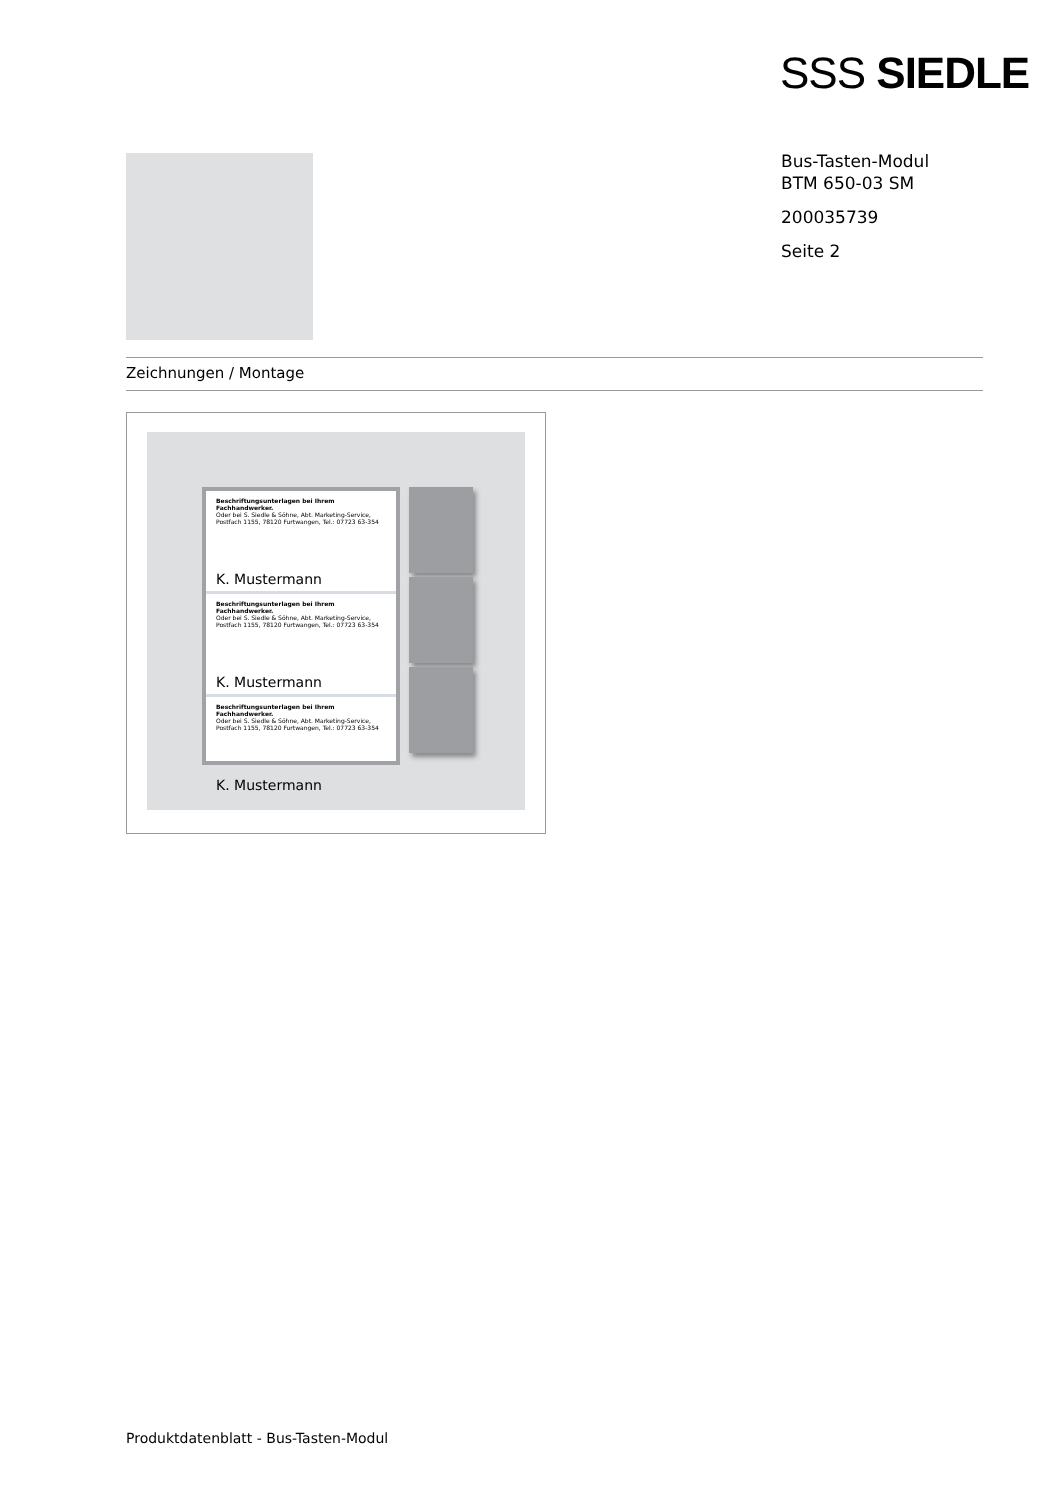SSS SIEDLE
Bus-Tasten-Modul
BTM 650-03 SM
200035739
Seite 2
Zeichnungen / Montage
Beschriftungsunterlagen bei Ihrem Fachhandwerker.
Oder bei S. Siedle & Söhne, Abt. Marketing-Service,
Postfach 1155, 78120 Furtwangen, Tel.: 07723 63-354
K. Mustermann
Beschriftungsunterlagen bei Ihrem Fachhandwerker.
Oder bei S. Siedle & Söhne, Abt. Marketing-Service,
Postfach 1155, 78120 Furtwangen, Tel.: 07723 63-354
K. Mustermann
Beschriftungsunterlagen bei Ihrem Fachhandwerker.
Oder bei S. Siedle & Söhne, Abt. Marketing-Service,
Postfach 1155, 78120 Furtwangen, Tel.: 07723 63-354
K. Mustermann
Produktdatenblatt - Bus-Tasten-Modul